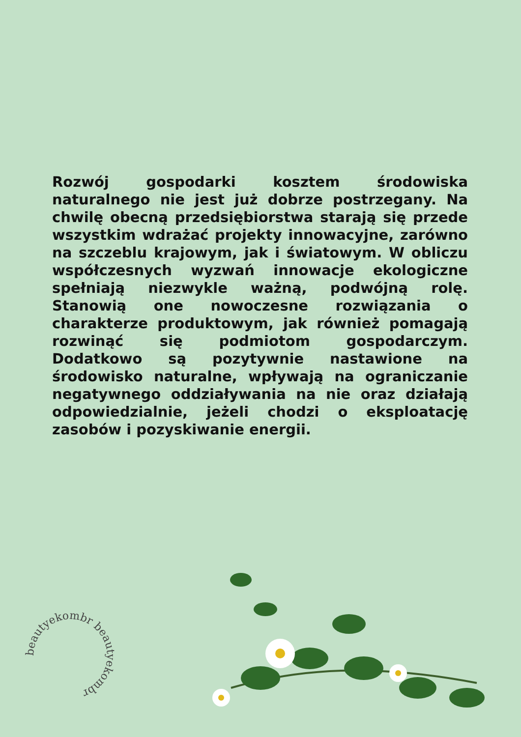Rozwój gospodarki kosztem środowiska naturalnego nie jest już dobrze postrzegany. Na chwilę obecną przedsiębiorstwa starają się przede wszystkim wdrażać projekty innowacyjne, zarówno na szczeblu krajowym, jak i światowym. W obliczu współczesnych wyzwań innowacje ekologiczne spełniają niezwykle ważną, podwójną rolę. Stanowią one nowoczesne rozwiązania o charakterze produktowym, jak również pomagają rozwinąć się podmiotom gospodarczym. Dodatkowo są pozytywnie nastawione na środowisko naturalne, wpływają na ograniczanie negatywnego oddziaływania na nie oraz działają odpowiedzialnie, jeżeli chodzi o eksploatację zasobów i pozyskiwanie energii.
beautyekombr beautyekombr